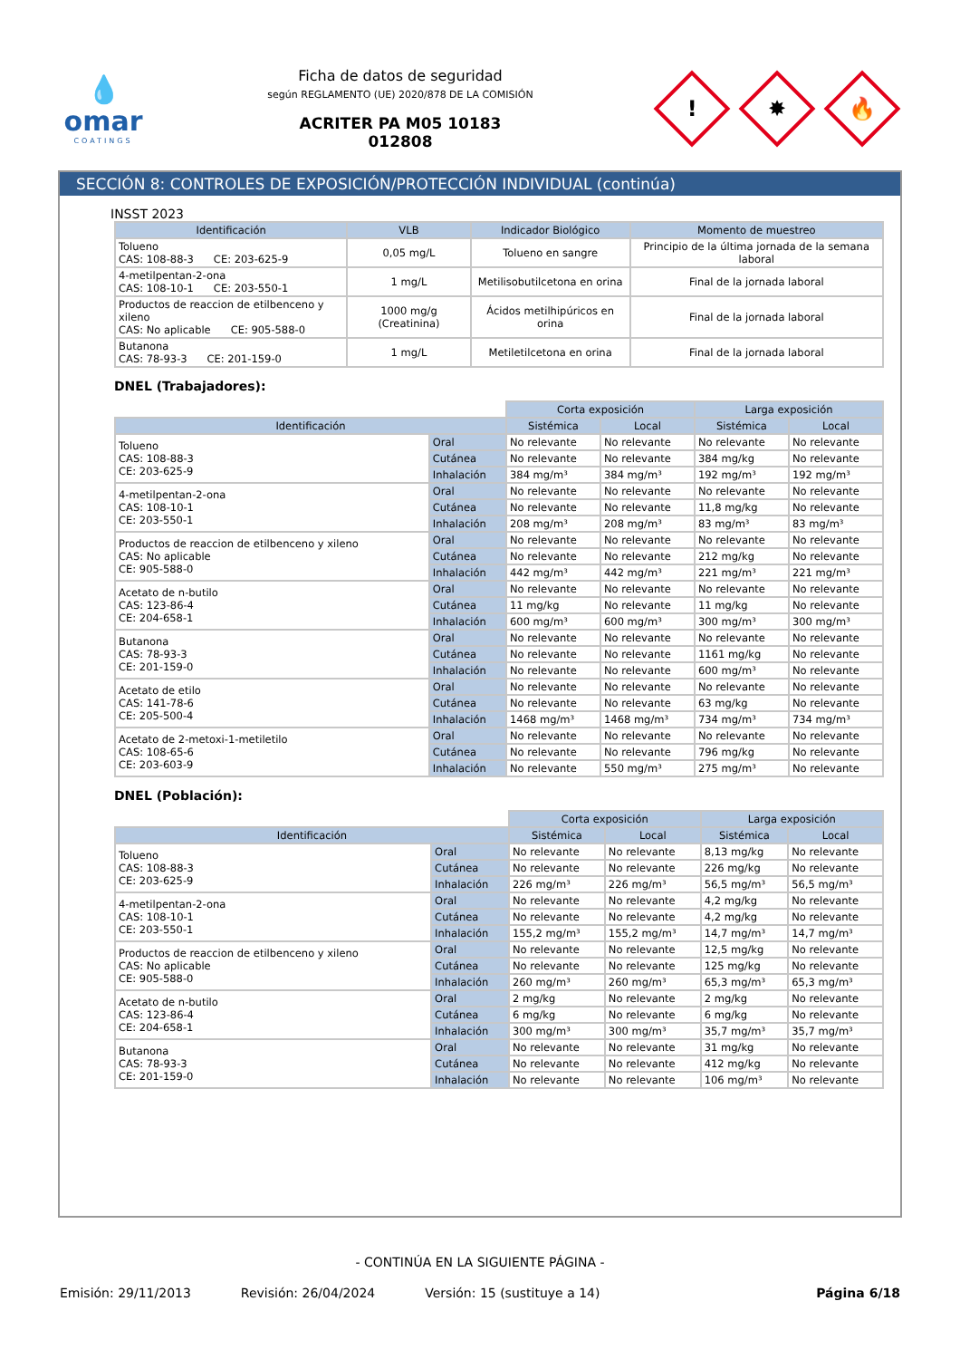💧
omar
COATINGS
Ficha de datos de seguridad
según REGLAMENTO (UE) 2020/878 DE LA COMISIÓN
ACRITER PA M05 10183
012808
!
✸
🔥
SECCIÓN 8: CONTROLES DE EXPOSICIÓN/PROTECCIÓN INDIVIDUAL (continúa)
INSST 2023
| Identificación | VLB | Indicador Biológico | Momento de muestreo |
| --- | --- | --- | --- |
| Tolueno CAS: 108-88-3 CE: 203-625-9 | 0,05 mg/L | Tolueno en sangre | Principio de la última jornada de la semana laboral |
| 4-metilpentan-2-ona CAS: 108-10-1 CE: 203-550-1 | 1 mg/L | Metilisobutilcetona en orina | Final de la jornada laboral |
| Productos de reaccion de etilbenceno y xileno CAS: No aplicable CE: 905-588-0 | 1000 mg/g (Creatinina) | Ácidos metilhipúricos en orina | Final de la jornada laboral |
| Butanona CAS: 78-93-3 CE: 201-159-0 | 1 mg/L | Metiletilcetona en orina | Final de la jornada laboral |
DNEL (Trabajadores):
| | | Corta exposición | | Larga exposición | |
| Identificación | | Sistémica | Local | Sistémica | Local |
| Tolueno CAS: 108-88-3 CE: 203-625-9 | Oral | No relevante | No relevante | No relevante | No relevante |
| | Cutánea | No relevante | No relevante | 384 mg/kg | No relevante |
| | Inhalación | 384 mg/m³ | 384 mg/m³ | 192 mg/m³ | 192 mg/m³ |
| 4-metilpentan-2-ona CAS: 108-10-1 CE: 203-550-1 | Oral | No relevante | No relevante | No relevante | No relevante |
| | Cutánea | No relevante | No relevante | 11,8 mg/kg | No relevante |
| | Inhalación | 208 mg/m³ | 208 mg/m³ | 83 mg/m³ | 83 mg/m³ |
| Productos de reaccion de etilbenceno y xileno CAS: No aplicable CE: 905-588-0 | Oral | No relevante | No relevante | No relevante | No relevante |
| | Cutánea | No relevante | No relevante | 212 mg/kg | No relevante |
| | Inhalación | 442 mg/m³ | 442 mg/m³ | 221 mg/m³ | 221 mg/m³ |
| Acetato de n-butilo CAS: 123-86-4 CE: 204-658-1 | Oral | No relevante | No relevante | No relevante | No relevante |
| | Cutánea | 11 mg/kg | No relevante | 11 mg/kg | No relevante |
| | Inhalación | 600 mg/m³ | 600 mg/m³ | 300 mg/m³ | 300 mg/m³ |
| Butanona CAS: 78-93-3 CE: 201-159-0 | Oral | No relevante | No relevante | No relevante | No relevante |
| | Cutánea | No relevante | No relevante | 1161 mg/kg | No relevante |
| | Inhalación | No relevante | No relevante | 600 mg/m³ | No relevante |
| Acetato de etilo CAS: 141-78-6 CE: 205-500-4 | Oral | No relevante | No relevante | No relevante | No relevante |
| | Cutánea | No relevante | No relevante | 63 mg/kg | No relevante |
| | Inhalación | 1468 mg/m³ | 1468 mg/m³ | 734 mg/m³ | 734 mg/m³ |
| Acetato de 2-metoxi-1-metiletilo CAS: 108-65-6 CE: 203-603-9 | Oral | No relevante | No relevante | No relevante | No relevante |
| | Cutánea | No relevante | No relevante | 796 mg/kg | No relevante |
| | Inhalación | No relevante | 550 mg/m³ | 275 mg/m³ | No relevante |
DNEL (Población):
| | | Corta exposición | | Larga exposición | |
| Identificación | | Sistémica | Local | Sistémica | Local |
| Tolueno CAS: 108-88-3 CE: 203-625-9 | Oral | No relevante | No relevante | 8,13 mg/kg | No relevante |
| | Cutánea | No relevante | No relevante | 226 mg/kg | No relevante |
| | Inhalación | 226 mg/m³ | 226 mg/m³ | 56,5 mg/m³ | 56,5 mg/m³ |
| 4-metilpentan-2-ona CAS: 108-10-1 CE: 203-550-1 | Oral | No relevante | No relevante | 4,2 mg/kg | No relevante |
| | Cutánea | No relevante | No relevante | 4,2 mg/kg | No relevante |
| | Inhalación | 155,2 mg/m³ | 155,2 mg/m³ | 14,7 mg/m³ | 14,7 mg/m³ |
| Productos de reaccion de etilbenceno y xileno CAS: No aplicable CE: 905-588-0 | Oral | No relevante | No relevante | 12,5 mg/kg | No relevante |
| | Cutánea | No relevante | No relevante | 125 mg/kg | No relevante |
| | Inhalación | 260 mg/m³ | 260 mg/m³ | 65,3 mg/m³ | 65,3 mg/m³ |
| Acetato de n-butilo CAS: 123-86-4 CE: 204-658-1 | Oral | 2 mg/kg | No relevante | 2 mg/kg | No relevante |
| | Cutánea | 6 mg/kg | No relevante | 6 mg/kg | No relevante |
| | Inhalación | 300 mg/m³ | 300 mg/m³ | 35,7 mg/m³ | 35,7 mg/m³ |
| Butanona CAS: 78-93-3 CE: 201-159-0 | Oral | No relevante | No relevante | 31 mg/kg | No relevante |
| | Cutánea | No relevante | No relevante | 412 mg/kg | No relevante |
| | Inhalación | No relevante | No relevante | 106 mg/m³ | No relevante |
- CONTINÚA EN LA SIGUIENTE PÁGINA -
Emisión: 29/11/2013 Revisión: 26/04/2024 Versión: 15 (sustituye a 14) Página 6/18